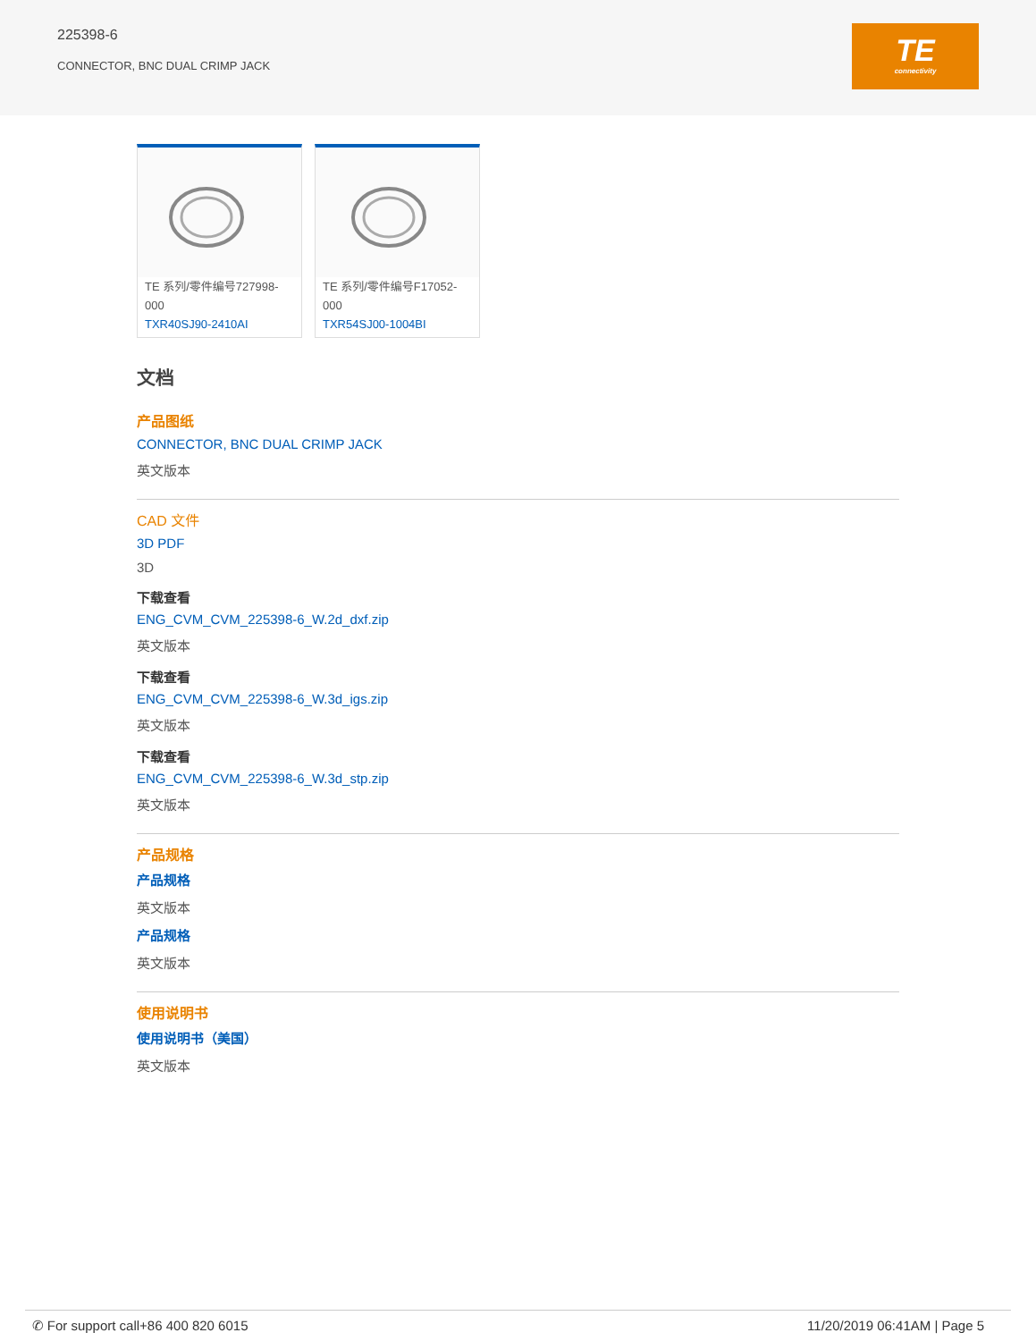225398-6
CONNECTOR, BNC DUAL CRIMP JACK
TE
connectivity
TE 系列/零件编号727998-000
TXR40SJ90-2410AI
TE 系列/零件编号F17052-000
TXR54SJ00-1004BI
文档
产品图纸
CONNECTOR, BNC DUAL CRIMP JACK
英文版本
CAD 文件
3D PDF
3D
下载查看
ENG_CVM_CVM_225398-6_W.2d_dxf.zip
英文版本
下载查看
ENG_CVM_CVM_225398-6_W.3d_igs.zip
英文版本
下载查看
ENG_CVM_CVM_225398-6_W.3d_stp.zip
英文版本
产品规格
产品规格
英文版本
产品规格
英文版本
使用说明书
使用说明书（美国）
英文版本
✆ For support call+86 400 820 6015 11/20/2019 06:41AM | Page 5